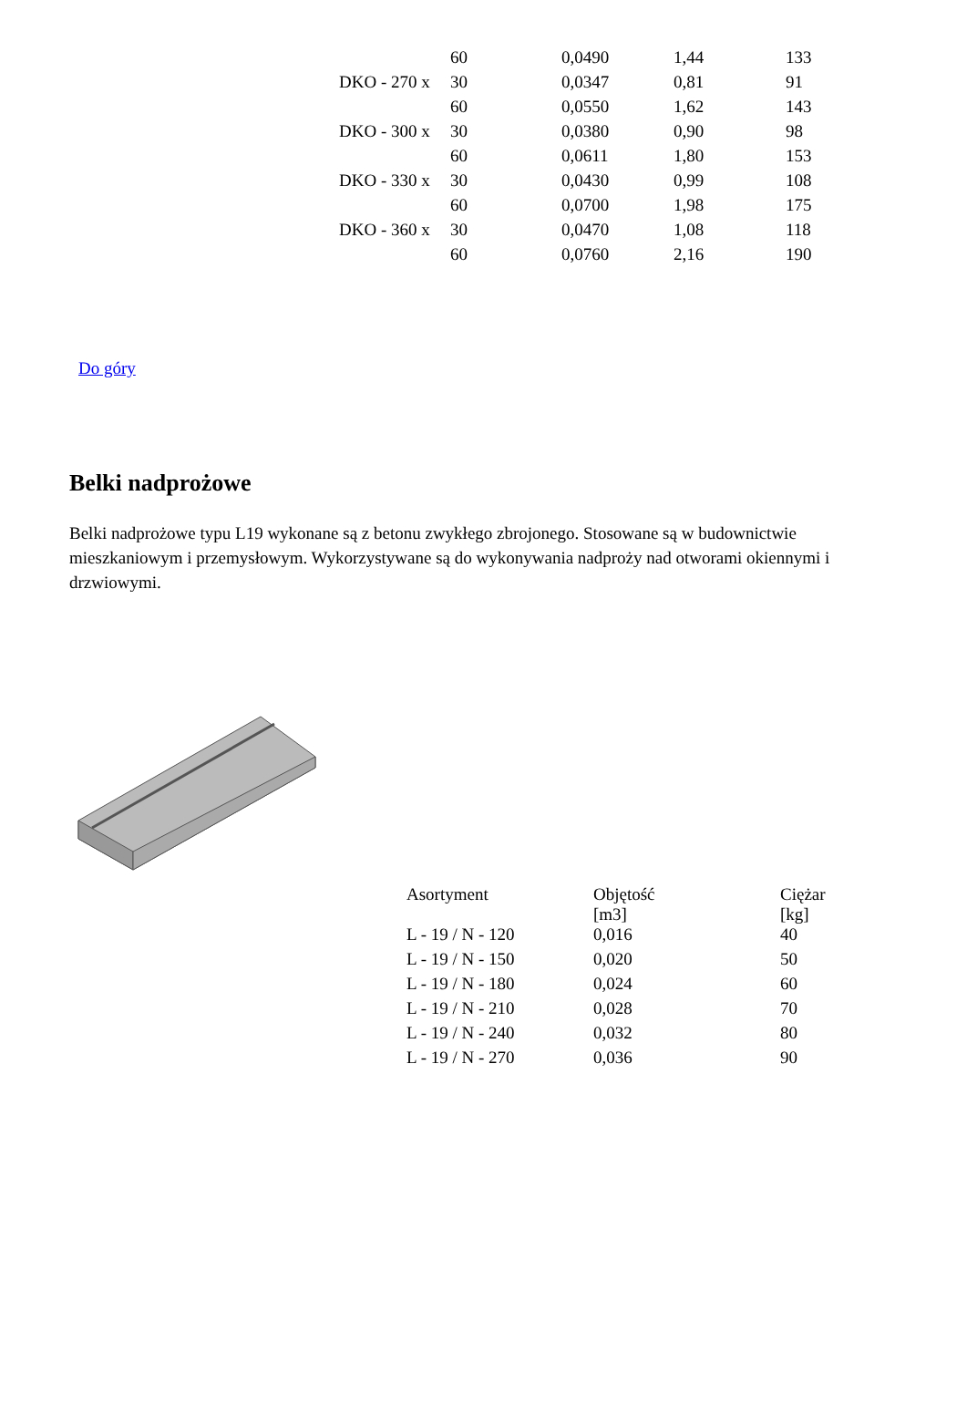| | 60 | 0,0490 | 1,44 | 133 |
| DKO - 270 x | 30 | 0,0347 | 0,81 | 91 |
| | 60 | 0,0550 | 1,62 | 143 |
| DKO - 300 x | 30 | 0,0380 | 0,90 | 98 |
| | 60 | 0,0611 | 1,80 | 153 |
| DKO - 330 x | 30 | 0,0430 | 0,99 | 108 |
| | 60 | 0,0700 | 1,98 | 175 |
| DKO - 360 x | 30 | 0,0470 | 1,08 | 118 |
| | 60 | 0,0760 | 2,16 | 190 |
Do góry
Belki nadprożowe
Belki nadprożowe typu L19 wykonane są z betonu zwykłego zbrojonego. Stosowane są w budownictwie mieszkaniowym i przemysłowym. Wykorzystywane są do wykonywania nadproży nad otworami okiennymi i drzwiowymi.
| Asortyment | Objętość [m3] | Ciężar [kg] |
| --- | --- | --- |
| L - 19 / N - 120 | 0,016 | 40 |
| L - 19 / N - 150 | 0,020 | 50 |
| L - 19 / N - 180 | 0,024 | 60 |
| L - 19 / N - 210 | 0,028 | 70 |
| L - 19 / N - 240 | 0,032 | 80 |
| L - 19 / N - 270 | 0,036 | 90 |